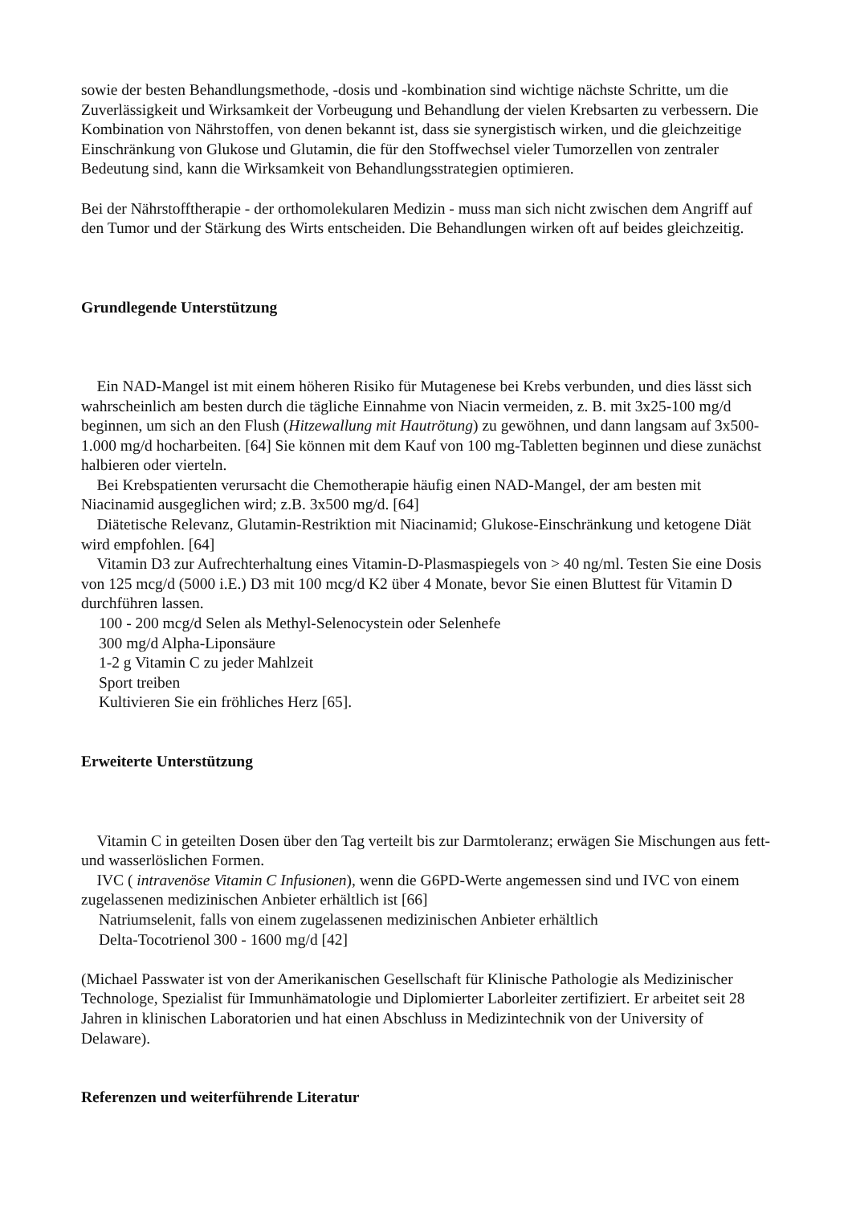sowie der besten Behandlungsmethode, -dosis und -kombination sind wichtige nächste Schritte, um die Zuverlässigkeit und Wirksamkeit der Vorbeugung und Behandlung der vielen Krebsarten zu verbessern. Die Kombination von Nährstoffen, von denen bekannt ist, dass sie synergistisch wirken, und die gleichzeitige Einschränkung von Glukose und Glutamin, die für den Stoffwechsel vieler Tumorzellen von zentraler Bedeutung sind, kann die Wirksamkeit von Behandlungsstrategien optimieren.
Bei der Nährstofftherapie - der orthomolekularen Medizin - muss man sich nicht zwischen dem Angriff auf den Tumor und der Stärkung des Wirts entscheiden. Die Behandlungen wirken oft auf beides gleichzeitig.
Grundlegende Unterstützung
Ein NAD-Mangel ist mit einem höheren Risiko für Mutagenese bei Krebs verbunden, und dies lässt sich wahrscheinlich am besten durch die tägliche Einnahme von Niacin vermeiden, z. B. mit 3x25-100 mg/d beginnen, um sich an den Flush (Hitzewallung mit Hautrötung) zu gewöhnen, und dann langsam auf 3x500-1.000 mg/d hocharbeiten. [64] Sie können mit dem Kauf von 100 mg-Tabletten beginnen und diese zunächst halbieren oder vierteln.
Bei Krebspatienten verursacht die Chemotherapie häufig einen NAD-Mangel, der am besten mit Niacinamid ausgeglichen wird; z.B. 3x500 mg/d. [64]
Diätetische Relevanz, Glutamin-Restriktion mit Niacinamid; Glukose-Einschränkung und ketogene Diät wird empfohlen. [64]
Vitamin D3 zur Aufrechterhaltung eines Vitamin-D-Plasmaspiegels von > 40 ng/ml. Testen Sie eine Dosis von 125 mcg/d (5000 i.E.) D3 mit 100 mcg/d K2 über 4 Monate, bevor Sie einen Bluttest für Vitamin D durchführen lassen.
100 - 200 mcg/d Selen als Methyl-Selenocystein oder Selenhefe
300 mg/d Alpha-Liponsäure
1-2 g Vitamin C zu jeder Mahlzeit
Sport treiben
Kultivieren Sie ein fröhliches Herz [65].
Erweiterte Unterstützung
Vitamin C in geteilten Dosen über den Tag verteilt bis zur Darmtoleranz; erwägen Sie Mischungen aus fett- und wasserlöslichen Formen.
IVC ( intravenöse Vitamin C Infusionen), wenn die G6PD-Werte angemessen sind und IVC von einem zugelassenen medizinischen Anbieter erhältlich ist [66]
Natriumselenit, falls von einem zugelassenen medizinischen Anbieter erhältlich
Delta-Tocotrienol 300 - 1600 mg/d [42]
(Michael Passwater ist von der Amerikanischen Gesellschaft für Klinische Pathologie als Medizinischer Technologe, Spezialist für Immunhämatologie und Diplomierter Laborleiter zertifiziert. Er arbeitet seit 28 Jahren in klinischen Laboratorien und hat einen Abschluss in Medizintechnik von der University of Delaware).
Referenzen und weiterführende Literatur